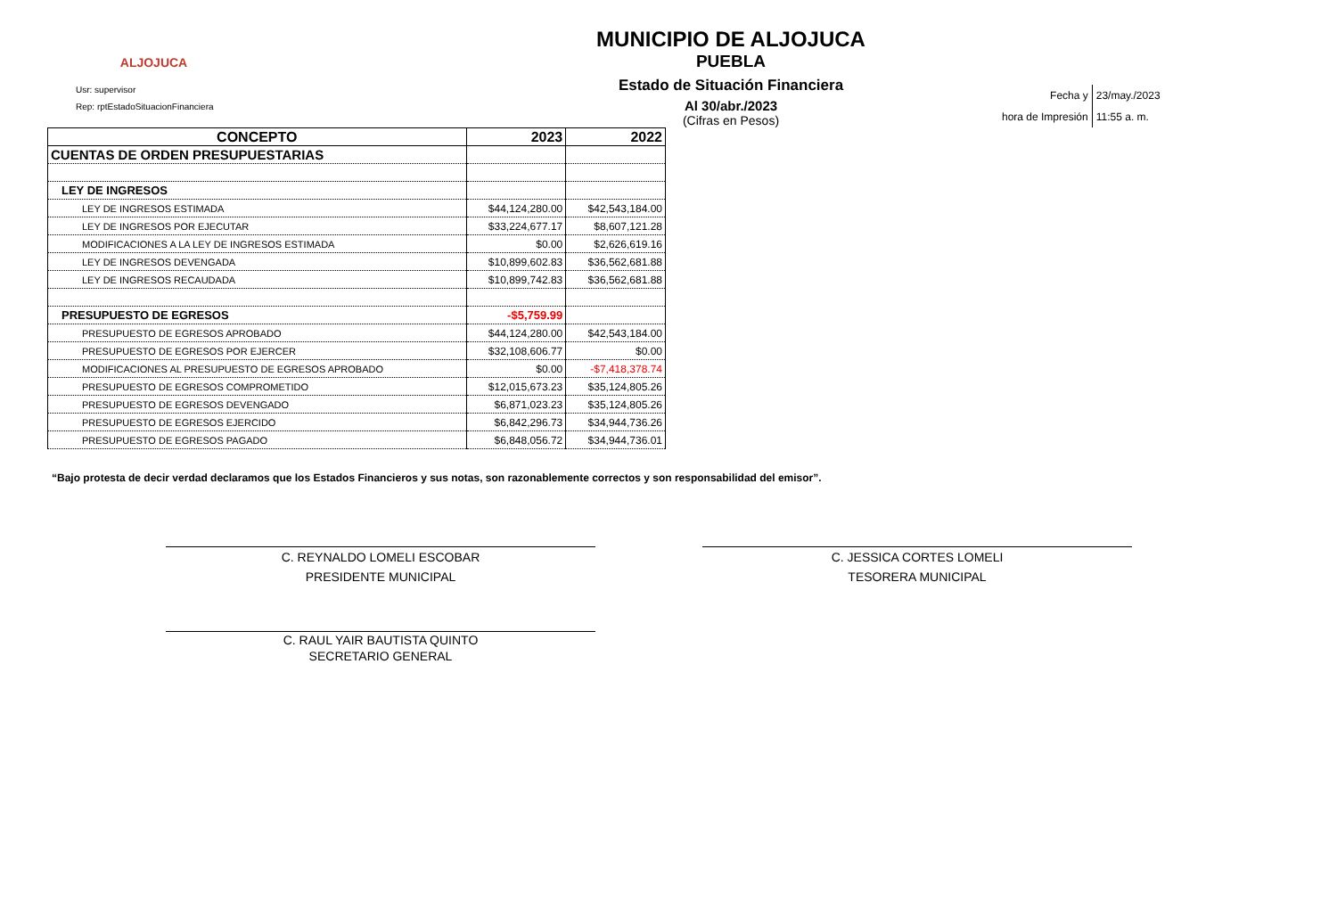ALJOJUCA
Usr: supervisor
Rep: rptEstadoSituacionFinanciera
MUNICIPIO DE ALJOJUCA
PUEBLA
Estado de Situación Financiera
Al 30/abr./2023
(Cifras en Pesos)
| Fecha y | 23/may./2023 |
| hora de Impresión | 11:55 a. m. |
| CONCEPTO | 2023 | 2022 |
| --- | --- | --- |
| CUENTAS DE ORDEN PRESUPUESTARIAS | | |
| LEY DE INGRESOS | | |
| LEY DE INGRESOS ESTIMADA | $44,124,280.00 | $42,543,184.00 |
| LEY DE INGRESOS POR EJECUTAR | $33,224,677.17 | $8,607,121.28 |
| MODIFICACIONES A LA LEY DE INGRESOS ESTIMADA | $0.00 | $2,626,619.16 |
| LEY DE INGRESOS DEVENGADA | $10,899,602.83 | $36,562,681.88 |
| LEY DE INGRESOS RECAUDADA | $10,899,742.83 | $36,562,681.88 |
| PRESUPUESTO DE EGRESOS | -$5,759.99 | |
| PRESUPUESTO DE EGRESOS APROBADO | $44,124,280.00 | $42,543,184.00 |
| PRESUPUESTO DE EGRESOS POR EJERCER | $32,108,606.77 | $0.00 |
| MODIFICACIONES AL PRESUPUESTO DE EGRESOS APROBADO | $0.00 | -$7,418,378.74 |
| PRESUPUESTO DE EGRESOS COMPROMETIDO | $12,015,673.23 | $35,124,805.26 |
| PRESUPUESTO DE EGRESOS DEVENGADO | $6,871,023.23 | $35,124,805.26 |
| PRESUPUESTO DE EGRESOS EJERCIDO | $6,842,296.73 | $34,944,736.26 |
| PRESUPUESTO DE EGRESOS PAGADO | $6,848,056.72 | $34,944,736.01 |
“Bajo protesta de decir verdad declaramos que los Estados Financieros y sus notas, son razonablemente correctos y son responsabilidad del emisor”.
C. REYNALDO LOMELI ESCOBAR
PRESIDENTE MUNICIPAL
C. JESSICA CORTES LOMELI
TESORERA MUNICIPAL
C. RAUL YAIR BAUTISTA QUINTO
SECRETARIO GENERAL